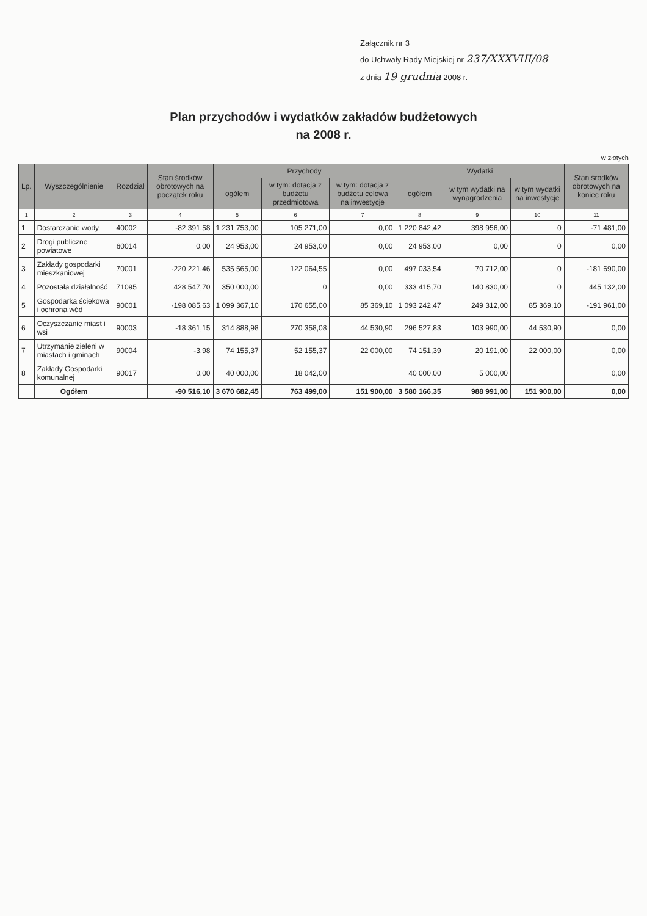Załącznik nr 3
do Uchwały Rady Miejskiej nr 237/XXXVIII/08
z dnia 19 grudnia 2008 r.
Plan przychodów i wydatków zakładów budżetowych
na 2008 r.
w złotych
| Lp. | Wyszczególnienie | Rozdział | Stan środków obrotowych na początek roku | Przychody | | | Wydatki | | | Stan środków obrotowych na koniec roku |
| --- | --- | --- | --- | --- | --- | --- | --- | --- | --- | --- |
| | | | | ogółem | w tym: dotacja z budżetu przedmiotowa | w tym: dotacja z budżetu celowa na inwestycje | ogółem | w tym wydatki na wynagrodzenia | w tym wydatki na inwestycje | |
| 1 | 2 | 3 | 4 | 5 | 6 | 7 | 8 | 9 | 10 | 11 |
| 1 | Dostarczanie wody | 40002 | -82 391,58 | 1 231 753,00 | 105 271,00 | 0,00 | 1 220 842,42 | 398 956,00 | 0 | -71 481,00 |
| 2 | Drogi publiczne powiatowe | 60014 | 0,00 | 24 953,00 | 24 953,00 | 0,00 | 24 953,00 | 0,00 | 0 | 0,00 |
| 3 | Zakłady gospodarki mieszkaniowej | 70001 | -220 221,46 | 535 565,00 | 122 064,55 | 0,00 | 497 033,54 | 70 712,00 | 0 | -181 690,00 |
| 4 | Pozostała działalność | 71095 | 428 547,70 | 350 000,00 | 0 | 0,00 | 333 415,70 | 140 830,00 | 0 | 445 132,00 |
| 5 | Gospodarka ściekowa i ochrona wód | 90001 | -198 085,63 | 1 099 367,10 | 170 655,00 | 85 369,10 | 1 093 242,47 | 249 312,00 | 85 369,10 | -191 961,00 |
| 6 | Oczyszczanie miast i wsi | 90003 | -18 361,15 | 314 888,98 | 270 358,08 | 44 530,90 | 296 527,83 | 103 990,00 | 44 530,90 | 0,00 |
| 7 | Utrzymanie zieleni w miastach i gminach | 90004 | -3,98 | 74 155,37 | 52 155,37 | 22 000,00 | 74 151,39 | 20 191,00 | 22 000,00 | 0,00 |
| 8 | Zakłady Gospodarki komunalnej | 90017 | 0,00 | 40 000,00 | 18 042,00 | | 40 000,00 | 5 000,00 | | 0,00 |
| | Ogółem | | -90 516,10 | 3 670 682,45 | 763 499,00 | 151 900,00 | 3 580 166,35 | 988 991,00 | 151 900,00 | 0,00 |